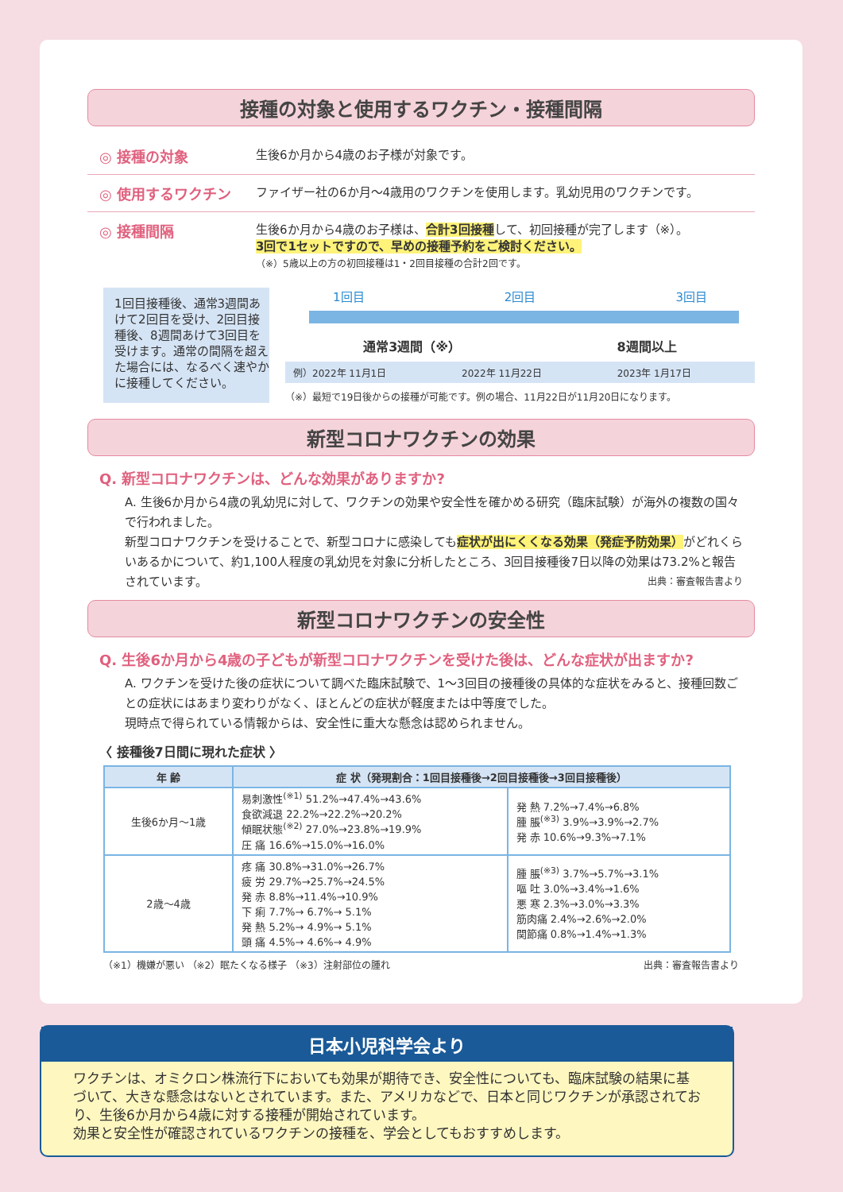接種の対象と使用するワクチン・接種間隔
◎ 接種の対象
生後6か月から4歳のお子様が対象です。
◎ 使用するワクチン
ファイザー社の6か月～4歳用のワクチンを使用します。乳幼児用のワクチンです。
◎ 接種間隔
生後6か月から4歳のお子様は、合計3回接種して、初回接種が完了します（※）。
3回で1セットですので、早めの接種予約をご検討ください。
（※）5歳以上の方の初回接種は1・2回目接種の合計2回です。
1回目接種後、通常3週間あけて2回目を受け、2回目接種後、8週間あけて3回目を受けます。通常の間隔を超えた場合には、なるべく速やかに接種してください。
1回目 2回目 3回目
通常3週間（※） 8週間以上
例）2022年 11月1日 2022年 11月22日 2023年 1月17日
（※）最短で19日後からの接種が可能です。例の場合、11月22日が11月20日になります。
新型コロナワクチンの効果
Q. 新型コロナワクチンは、どんな効果がありますか?
A. 生後6か月から4歳の乳幼児に対して、ワクチンの効果や安全性を確かめる研究（臨床試験）が海外の複数の国々で行われました。
新型コロナワクチンを受けることで、新型コロナに感染しても症状が出にくくなる効果（発症予防効果）がどれくらいあるかについて、約1,100人程度の乳幼児を対象に分析したところ、3回目接種後7日以降の効果は73.2%と報告されています。 出典：審査報告書より
新型コロナワクチンの安全性
Q. 生後6か月から4歳の子どもが新型コロナワクチンを受けた後は、どんな症状が出ますか?
A. ワクチンを受けた後の症状について調べた臨床試験で、1～3回目の接種後の具体的な症状をみると、接種回数ごとの症状にはあまり変わりがなく、ほとんどの症状が軽度または中等度でした。
現時点で得られている情報からは、安全性に重大な懸念は認められません。
〈 接種後7日間に現れた症状 〉
| 年 齢 | 症 状（発現割合：1回目接種後→2回目接種後→3回目接種後） | |
| --- | --- | --- |
| 生後6か月～1歳 | 易刺激性<sup>(※1)</sup> 51.2%→47.4%→43.6% 食欲減退 22.2%→22.2%→20.2% 傾眠状態<sup>(※2)</sup> 27.0%→23.8%→19.9% 圧 痛 16.6%→15.0%→16.0% | 発 熱 7.2%→7.4%→6.8% 腫 脹<sup>(※3)</sup> 3.9%→3.9%→2.7% 発 赤 10.6%→9.3%→7.1% |
| 2歳～4歳 | 疼 痛 30.8%→31.0%→26.7% 疲 労 29.7%→25.7%→24.5% 発 赤 8.8%→11.4%→10.9% 下 痢 7.7%→ 6.7%→ 5.1% 発 熱 5.2%→ 4.9%→ 5.1% 頭 痛 4.5%→ 4.6%→ 4.9% | 腫 脹<sup>(※3)</sup> 3.7%→5.7%→3.1% 嘔 吐 3.0%→3.4%→1.6% 悪 寒 2.3%→3.0%→3.3% 筋肉痛 2.4%→2.6%→2.0% 関節痛 0.8%→1.4%→1.3% |
（※1）機嫌が悪い （※2）眠たくなる様子 （※3）注射部位の腫れ 出典：審査報告書より
日本小児科学会より
ワクチンは、オミクロン株流行下においても効果が期待でき、安全性についても、臨床試験の結果に基づいて、大きな懸念はないとされています。また、アメリカなどで、日本と同じワクチンが承認されており、生後6か月から4歳に対する接種が開始されています。
効果と安全性が確認されているワクチンの接種を、学会としてもおすすめします。